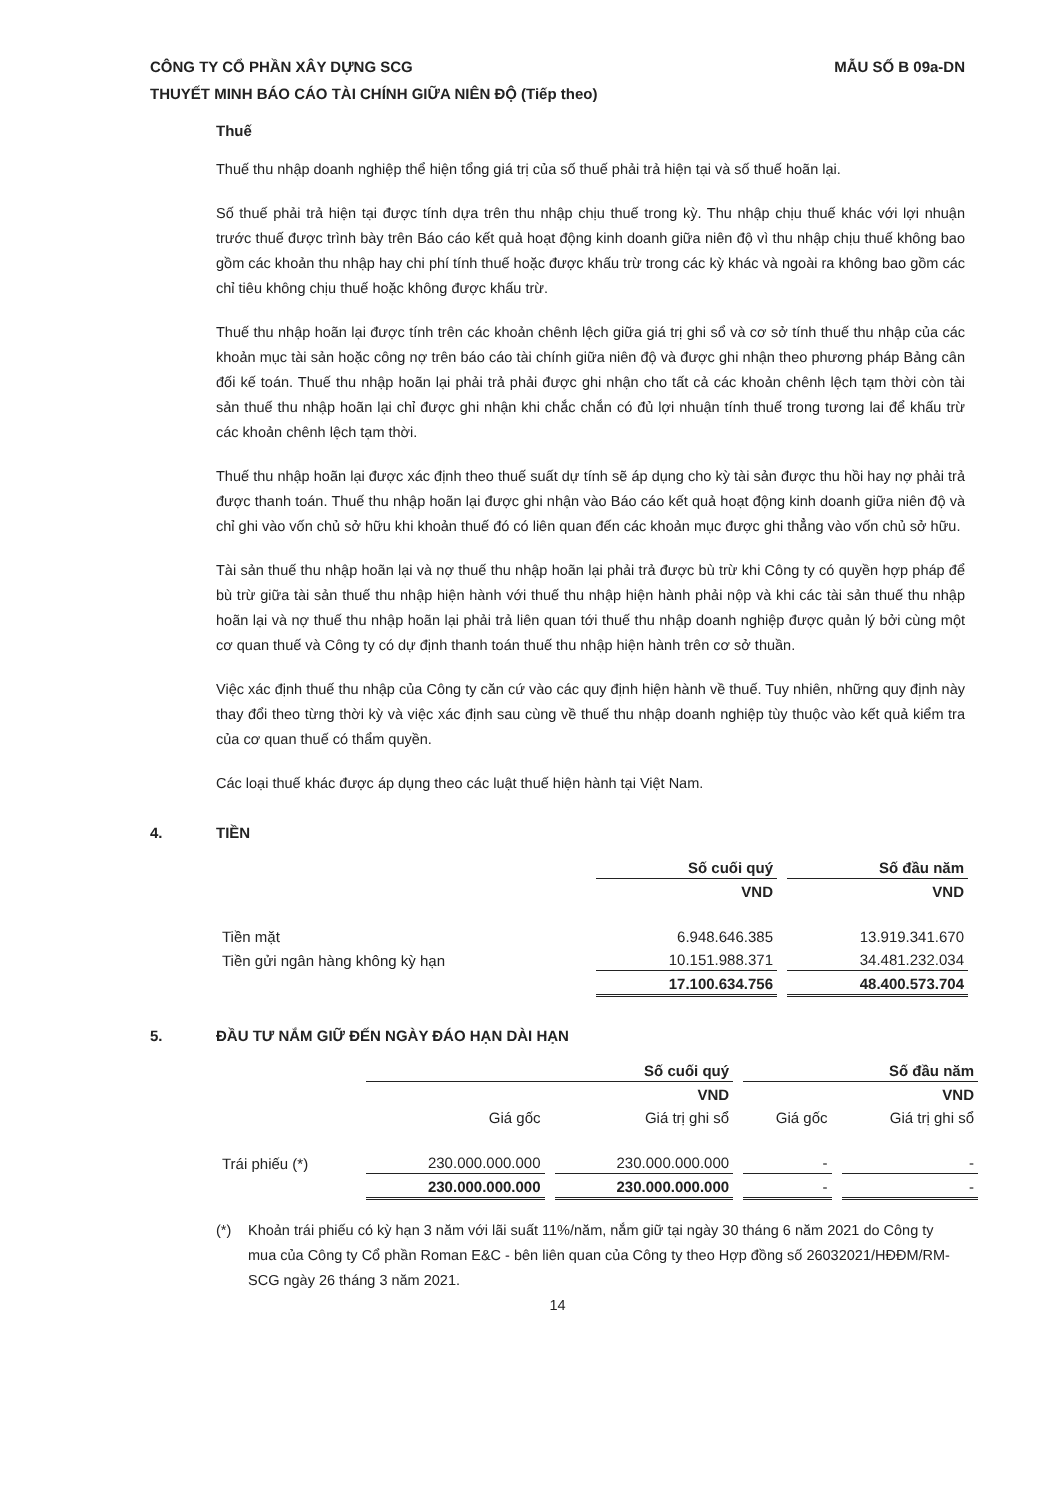CÔNG TY CỔ PHẦN XÂY DỰNG SCG MẪU SỐ B 09a-DN
THUYẾT MINH BÁO CÁO TÀI CHÍNH GIỮA NIÊN ĐỘ (Tiếp theo)
Thuế
Thuế thu nhập doanh nghiệp thể hiện tổng giá trị của số thuế phải trả hiện tại và số thuế hoãn lại.
Số thuế phải trả hiện tại được tính dựa trên thu nhập chịu thuế trong kỳ. Thu nhập chịu thuế khác với lợi nhuận trước thuế được trình bày trên Báo cáo kết quả hoạt động kinh doanh giữa niên độ vì thu nhập chịu thuế không bao gồm các khoản thu nhập hay chi phí tính thuế hoặc được khấu trừ trong các kỳ khác và ngoài ra không bao gồm các chỉ tiêu không chịu thuế hoặc không được khấu trừ.
Thuế thu nhập hoãn lại được tính trên các khoản chênh lệch giữa giá trị ghi sổ và cơ sở tính thuế thu nhập của các khoản mục tài sản hoặc công nợ trên báo cáo tài chính giữa niên độ và được ghi nhận theo phương pháp Bảng cân đối kế toán. Thuế thu nhập hoãn lại phải trả phải được ghi nhận cho tất cả các khoản chênh lệch tạm thời còn tài sản thuế thu nhập hoãn lại chỉ được ghi nhận khi chắc chắn có đủ lợi nhuận tính thuế trong tương lai để khấu trừ các khoản chênh lệch tạm thời.
Thuế thu nhập hoãn lại được xác định theo thuế suất dự tính sẽ áp dụng cho kỳ tài sản được thu hồi hay nợ phải trả được thanh toán. Thuế thu nhập hoãn lại được ghi nhận vào Báo cáo kết quả hoạt động kinh doanh giữa niên độ và chỉ ghi vào vốn chủ sở hữu khi khoản thuế đó có liên quan đến các khoản mục được ghi thẳng vào vốn chủ sở hữu.
Tài sản thuế thu nhập hoãn lại và nợ thuế thu nhập hoãn lại phải trả được bù trừ khi Công ty có quyền hợp pháp để bù trừ giữa tài sản thuế thu nhập hiện hành với thuế thu nhập hiện hành phải nộp và khi các tài sản thuế thu nhập hoãn lại và nợ thuế thu nhập hoãn lại phải trả liên quan tới thuế thu nhập doanh nghiệp được quản lý bởi cùng một cơ quan thuế và Công ty có dự định thanh toán thuế thu nhập hiện hành trên cơ sở thuần.
Việc xác định thuế thu nhập của Công ty căn cứ vào các quy định hiện hành về thuế. Tuy nhiên, những quy định này thay đổi theo từng thời kỳ và việc xác định sau cùng về thuế thu nhập doanh nghiệp tùy thuộc vào kết quả kiểm tra của cơ quan thuế có thẩm quyền.
Các loại thuế khác được áp dụng theo các luật thuế hiện hành tại Việt Nam.
4. TIỀN
| | Số cuối quý | Số đầu năm |
| --- | --- | --- |
| | VND | VND |
| Tiền mặt | 6.948.646.385 | 13.919.341.670 |
| Tiền gửi ngân hàng không kỳ hạn | 10.151.988.371 | 34.481.232.034 |
| | 17.100.634.756 | 48.400.573.704 |
5. ĐẦU TƯ NẮM GIỮ ĐẾN NGÀY ĐÁO HẠN DÀI HẠN
| | Số cuối quý | | Số đầu năm | |
| --- | --- | --- | --- | --- |
| | VND | | VND | |
| | Giá gốc | Giá trị ghi sổ | Giá gốc | Giá trị ghi sổ |
| Trái phiếu (*) | 230.000.000.000 | 230.000.000.000 | - | - |
| | 230.000.000.000 | 230.000.000.000 | - | - |
(*) Khoản trái phiếu có kỳ hạn 3 năm với lãi suất 11%/năm, nắm giữ tại ngày 30 tháng 6 năm 2021 do Công ty mua của Công ty Cổ phần Roman E&C - bên liên quan của Công ty theo Hợp đồng số 26032021/HĐĐM/RM-SCG ngày 26 tháng 3 năm 2021.
14